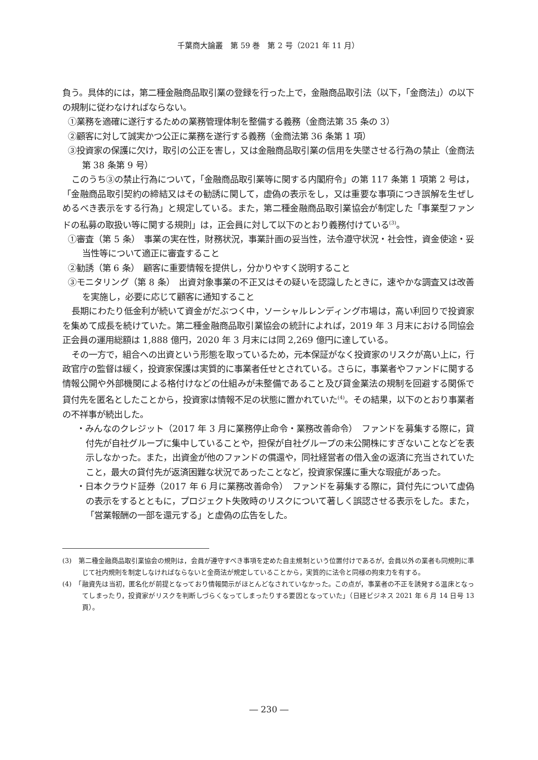千葉商大論叢　第 59 巻　第 2 号（2021 年 11 月）
負う。具体的には，第二種金融商品取引業の登録を行った上で，金融商品取引法（以下，「金商法」）の以下の規制に従わなければならない。
①業務を適確に遂行するための業務管理体制を整備する義務（金商法第 35 条の 3）
②顧客に対して誠実かつ公正に業務を遂行する義務（金商法第 36 条第 1 項）
③投資家の保護に欠け，取引の公正を害し，又は金融商品取引業の信用を失墜させる行為の禁止（金商法第 38 条第 9 号）
このうち③の禁止行為について，「金融商品取引業等に関する内閣府令」の第 117 条第 1 項第 2 号は，「金融商品取引契約の締結又はその勧誘に関して，虚偽の表示をし，又は重要な事項につき誤解を生ぜしめるべき表示をする行為」と規定している。また，第二種金融商品取引業協会が制定した「事業型ファンドの私募の取扱い等に関する規則」は，正会員に対して以下のとおり義務付けている<sup>(3)</sup>。
①審査（第 5 条）　事業の実在性，財務状況，事業計画の妥当性，法令遵守状況・社会性，資金使途・妥当性等について適正に審査すること
②勧誘（第 6 条）　顧客に重要情報を提供し，分かりやすく説明すること
③モニタリング（第 8 条）　出資対象事業の不正又はその疑いを認識したときに，速やかな調査又は改善を実施し，必要に応じて顧客に通知すること
長期にわたり低金利が続いて資金がだぶつく中，ソーシャルレンディング市場は，高い利回りで投資家を集めて成長を続けていた。第二種金融商品取引業協会の統計によれば，2019 年 3 月末における同協会正会員の運用総額は 1,888 億円，2020 年 3 月末には同 2,269 億円に達している。
その一方で，組合への出資という形態を取っているため，元本保証がなく投資家のリスクが高い上に，行政官庁の監督は緩く，投資家保護は実質的に事業者任せとされている。さらに，事業者やファンドに関する情報公開や外部機関による格付けなどの仕組みが未整備であること及び貸金業法の規制を回避する関係で貸付先を匿名としたことから，投資家は情報不足の状態に置かれていた<sup>(4)</sup>。その結果，以下のとおり事業者の不祥事が続出した。
・みんなのクレジット（2017 年 3 月に業務停止命令・業務改善命令）　ファンドを募集する際に，貸付先が自社グループに集中していることや，担保が自社グループの未公開株にすぎないことなどを表示しなかった。また，出資金が他のファンドの償還や，同社経営者の借入金の返済に充当されていたこと，最大の貸付先が返済困難な状況であったことなど，投資家保護に重大な瑕疵があった。
・日本クラウド証券（2017 年 6 月に業務改善命令）　ファンドを募集する際に，貸付先について虚偽の表示をするとともに，プロジェクト失敗時のリスクについて著しく誤認させる表示をした。また，「営業報酬の一部を還元する」と虚偽の広告をした。
(3)　第二種金融商品取引業協会の規則は，会員が遵守すべき事項を定めた自主規制という位置付けであるが，会員以外の業者も同規則に準じて社内規則を制定しなければならないと金商法が規定していることから，実質的に法令と同様の拘束力を有する。
(4)　「融資先は当初，匿名化が前提となっており情報開示がほとんどなされていなかった。この点が，事業者の不正を誘発する温床となってしまったり，投資家がリスクを判断しづらくなってしまったりする要因となっていた」（日経ビジネス 2021 年 6 月 14 日号 13 頁）。
― 230 ―